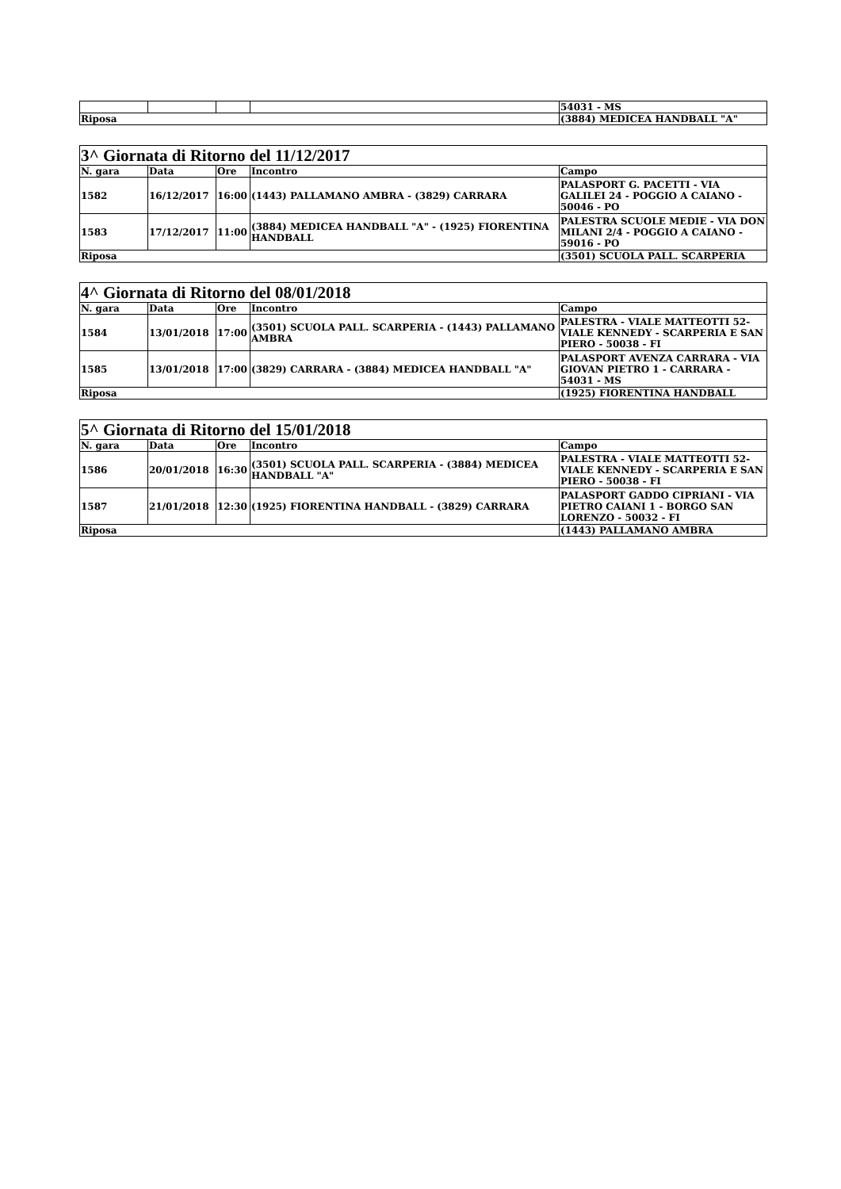| | | | | 54031 - MS |
| Riposa | | | | (3884) MEDICEA HANDBALL "A" |
| 3^ Giornata di Ritorno del 11/12/2017 | | | | |
| N. gara | Data | Ore | Incontro | Campo |
| 1582 | 16/12/2017 | 16:00 | (1443) PALLAMANO AMBRA - (3829) CARRARA | PALASPORT G. PACETTI - VIA GALILEI 24 - POGGIO A CAIANO - 50046 - PO |
| 1583 | 17/12/2017 | 11:00 | (3884) MEDICEA HANDBALL "A" - (1925) FIORENTINA HANDBALL | PALESTRA SCUOLE MEDIE - VIA DON MILANI 2/4 - POGGIO A CAIANO - 59016 - PO |
| Riposa | | | | (3501) SCUOLA PALL. SCARPERIA |
| 4^ Giornata di Ritorno del 08/01/2018 | | | | |
| N. gara | Data | Ore | Incontro | Campo |
| 1584 | 13/01/2018 | 17:00 | (3501) SCUOLA PALL. SCARPERIA - (1443) PALLAMANO AMBRA | PALESTRA - VIALE MATTEOTTI 52- VIALE KENNEDY - SCARPERIA E SAN PIERO - 50038 - FI |
| 1585 | 13/01/2018 | 17:00 | (3829) CARRARA - (3884) MEDICEA HANDBALL "A" | PALASPORT AVENZA CARRARA - VIA GIOVAN PIETRO 1 - CARRARA - 54031 - MS |
| Riposa | | | | (1925) FIORENTINA HANDBALL |
| 5^ Giornata di Ritorno del 15/01/2018 | | | | |
| N. gara | Data | Ore | Incontro | Campo |
| 1586 | 20/01/2018 | 16:30 | (3501) SCUOLA PALL. SCARPERIA - (3884) MEDICEA HANDBALL "A" | PALESTRA - VIALE MATTEOTTI 52- VIALE KENNEDY - SCARPERIA E SAN PIERO - 50038 - FI |
| 1587 | 21/01/2018 | 12:30 | (1925) FIORENTINA HANDBALL - (3829) CARRARA | PALASPORT GADDO CIPRIANI - VIA PIETRO CAIANI 1 - BORGO SAN LORENZO - 50032 - FI |
| Riposa | | | | (1443) PALLAMANO AMBRA |